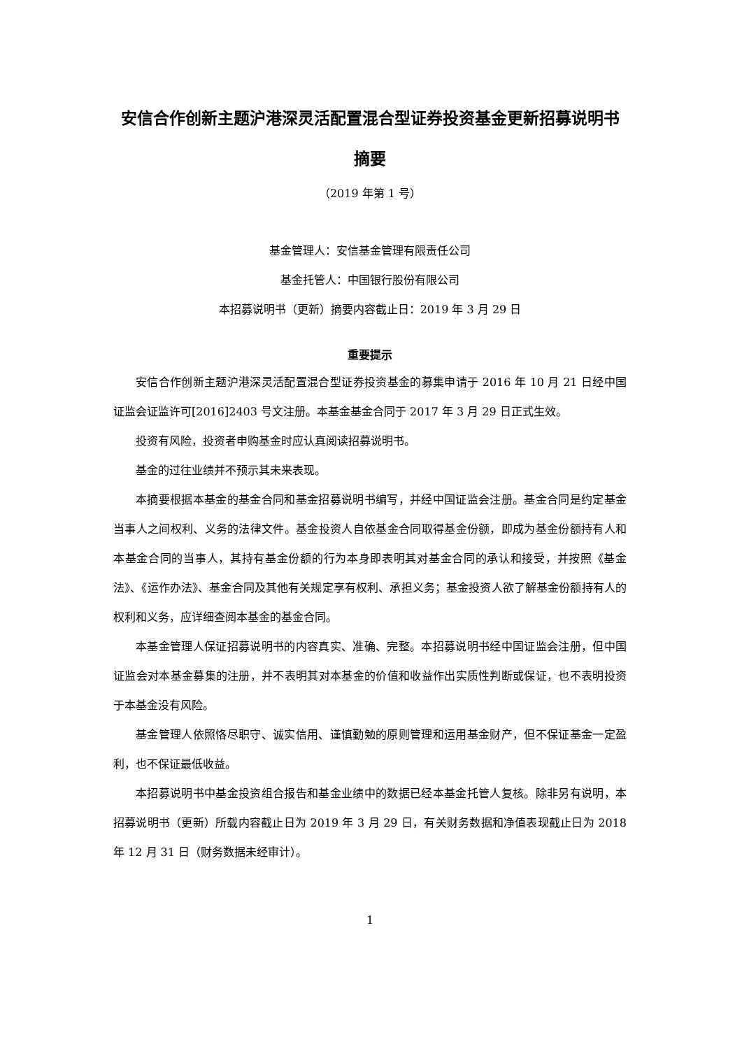安信合作创新主题沪港深灵活配置混合型证券投资基金更新招募说明书摘要
（2019 年第 1 号）
基金管理人：安信基金管理有限责任公司
基金托管人：中国银行股份有限公司
本招募说明书（更新）摘要内容截止日：2019 年 3 月 29 日
重要提示
安信合作创新主题沪港深灵活配置混合型证券投资基金的募集申请于 2016 年 10 月 21 日经中国证监会证监许可[2016]2403 号文注册。本基金基金合同于 2017 年 3 月 29 日正式生效。
投资有风险，投资者申购基金时应认真阅读招募说明书。
基金的过往业绩并不预示其未来表现。
本摘要根据本基金的基金合同和基金招募说明书编写，并经中国证监会注册。基金合同是约定基金当事人之间权利、义务的法律文件。基金投资人自依基金合同取得基金份额，即成为基金份额持有人和本基金合同的当事人，其持有基金份额的行为本身即表明其对基金合同的承认和接受，并按照《基金法》、《运作办法》、基金合同及其他有关规定享有权利、承担义务；基金投资人欲了解基金份额持有人的权利和义务，应详细查阅本基金的基金合同。
本基金管理人保证招募说明书的内容真实、准确、完整。本招募说明书经中国证监会注册，但中国证监会对本基金募集的注册，并不表明其对本基金的价值和收益作出实质性判断或保证，也不表明投资于本基金没有风险。
基金管理人依照恪尽职守、诚实信用、谨慎勤勉的原则管理和运用基金财产，但不保证基金一定盈利，也不保证最低收益。
本招募说明书中基金投资组合报告和基金业绩中的数据已经本基金托管人复核。除非另有说明，本招募说明书（更新）所载内容截止日为 2019 年 3 月 29 日，有关财务数据和净值表现截止日为 2018 年 12 月 31 日（财务数据未经审计）。
1